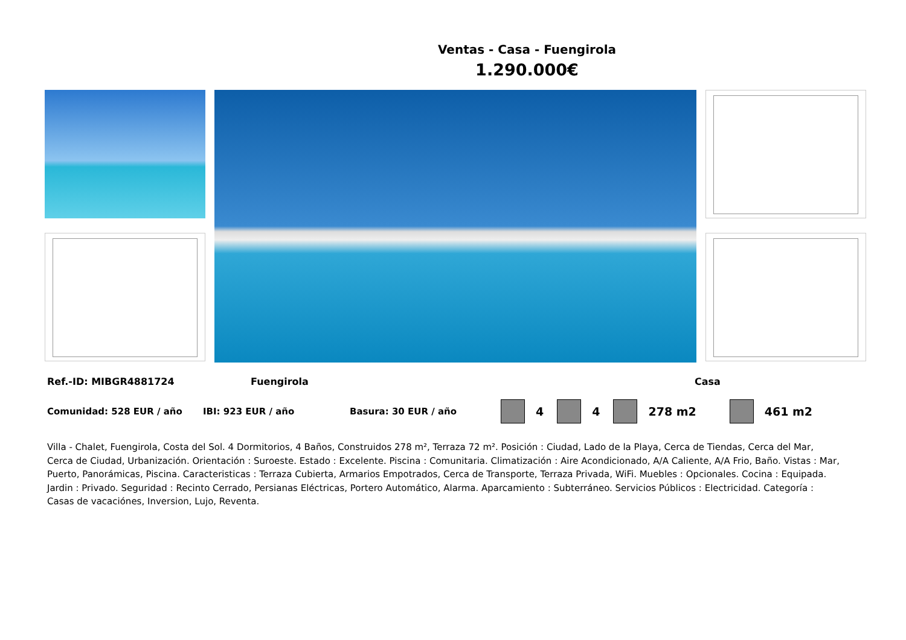Ventas - Casa - Fuengirola
1.290.000€
Ref.-ID: MIBGR4881724 Fuengirola Casa
Comunidad: 528 EUR / año IBI: 923 EUR / año Basura: 30 EUR / año 4 4 278 m2 461 m2
Villa - Chalet, Fuengirola, Costa del Sol. 4 Dormitorios, 4 Baños, Construidos 278 m², Terraza 72 m². Posición : Ciudad, Lado de la Playa, Cerca de Tiendas, Cerca del Mar, Cerca de Ciudad, Urbanización. Orientación : Suroeste. Estado : Excelente. Piscina : Comunitaria. Climatización : Aire Acondicionado, A/A Caliente, A/A Frio, Baño. Vistas : Mar, Puerto, Panorámicas, Piscina. Caracteristicas : Terraza Cubierta, Armarios Empotrados, Cerca de Transporte, Terraza Privada, WiFi. Muebles : Opcionales. Cocina : Equipada. Jardin : Privado. Seguridad : Recinto Cerrado, Persianas Eléctricas, Portero Automático, Alarma. Aparcamiento : Subterráneo. Servicios Públicos : Electricidad. Categoría : Casas de vacaciónes, Inversion, Lujo, Reventa.